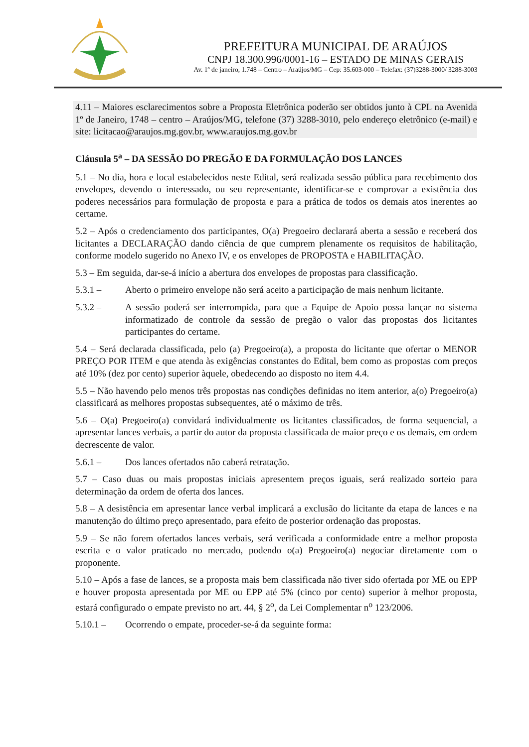PREFEITURA MUNICIPAL DE ARAÚJOS
CNPJ 18.300.996/0001-16 – ESTADO DE MINAS GERAIS
Av. 1º de janeiro, 1.748 – Centro – Araújos/MG – Cep: 35.603-000 – Telefax: (37)3288-3000/ 3288-3003
4.11 – Maiores esclarecimentos sobre a Proposta Eletrônica poderão ser obtidos junto à CPL na Avenida 1º de Janeiro, 1748 – centro – Araújos/MG, telefone (37) 3288-3010, pelo endereço eletrônico (e-mail) e site: licitacao@araujos.mg.gov.br, www.araujos.mg.gov.br
Cláusula 5<sup>a</sup> – DA SESSÃO DO PREGÃO E DA FORMULAÇÃO DOS LANCES
5.1 – No dia, hora e local estabelecidos neste Edital, será realizada sessão pública para recebimento dos envelopes, devendo o interessado, ou seu representante, identificar-se e comprovar a existência dos poderes necessários para formulação de proposta e para a prática de todos os demais atos inerentes ao certame.
5.2 – Após o credenciamento dos participantes, O(a) Pregoeiro declarará aberta a sessão e receberá dos licitantes a DECLARAÇÃO dando ciência de que cumprem plenamente os requisitos de habilitação, conforme modelo sugerido no Anexo IV, e os envelopes de PROPOSTA e HABILITAÇÃO.
5.3 – Em seguida, dar-se-á início a abertura dos envelopes de propostas para classificação.
5.3.1 – Aberto o primeiro envelope não será aceito a participação de mais nenhum licitante.
5.3.2 – A sessão poderá ser interrompida, para que a Equipe de Apoio possa lançar no sistema informatizado de controle da sessão de pregão o valor das propostas dos licitantes participantes do certame.
5.4 – Será declarada classificada, pelo (a) Pregoeiro(a), a proposta do licitante que ofertar o MENOR PREÇO POR ITEM e que atenda às exigências constantes do Edital, bem como as propostas com preços até 10% (dez por cento) superior àquele, obedecendo ao disposto no item 4.4.
5.5 – Não havendo pelo menos três propostas nas condições definidas no item anterior, a(o) Pregoeiro(a) classificará as melhores propostas subsequentes, até o máximo de três.
5.6 – O(a) Pregoeiro(a) convidará individualmente os licitantes classificados, de forma sequencial, a apresentar lances verbais, a partir do autor da proposta classificada de maior preço e os demais, em ordem decrescente de valor.
5.6.1 – Dos lances ofertados não caberá retratação.
5.7 – Caso duas ou mais propostas iniciais apresentem preços iguais, será realizado sorteio para determinação da ordem de oferta dos lances.
5.8 – A desistência em apresentar lance verbal implicará a exclusão do licitante da etapa de lances e na manutenção do último preço apresentado, para efeito de posterior ordenação das propostas.
5.9 – Se não forem ofertados lances verbais, será verificada a conformidade entre a melhor proposta escrita e o valor praticado no mercado, podendo o(a) Pregoeiro(a) negociar diretamente com o proponente.
5.10 – Após a fase de lances, se a proposta mais bem classificada não tiver sido ofertada por ME ou EPP e houver proposta apresentada por ME ou EPP até 5% (cinco por cento) superior à melhor proposta, estará configurado o empate previsto no art. 44, § 2<sup>o</sup>, da Lei Complementar n<sup>o</sup> 123/2006.
5.10.1 – Ocorrendo o empate, proceder-se-á da seguinte forma: